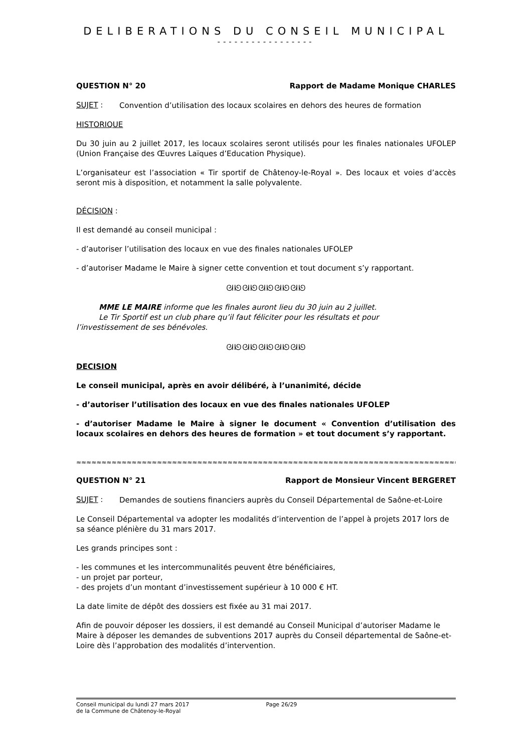DELIBERATIONS DU CONSEIL MUNICIPAL
-----------------
QUESTION N° 20 Rapport de Madame Monique CHARLES
SUJET :
Convention d’utilisation des locaux scolaires en dehors des heures de formation
HISTORIQUE
Du 30 juin au 2 juillet 2017, les locaux scolaires seront utilisés pour les finales nationales UFOLEP (Union Française des Œuvres Laïques d’Education Physique).
L’organisateur est l’association « Tir sportif de Châtenoy-le-Royal ». Des locaux et voies d’accès seront mis à disposition, et notamment la salle polyvalente.
DÉCISION :
Il est demandé au conseil municipal :
- d’autoriser l’utilisation des locaux en vue des finales nationales UFOLEP
- d’autoriser Madame le Maire à signer cette convention et tout document s’y rapportant.
ᘛᘚᘛᘚᘛᘚᘛᘚᘛᘚ
MME LE MAIRE informe que les finales auront lieu du 30 juin au 2 juillet.
Le Tir Sportif est un club phare qu’il faut féliciter pour les résultats et pour
l’investissement de ses bénévoles.
ᘛᘚᘛᘚᘛᘚᘛᘚᘛᘚ
DECISION
Le conseil municipal, après en avoir délibéré, à l’unanimité, décide
- d’autoriser l’utilisation des locaux en vue des finales nationales UFOLEP
- d’autoriser Madame le Maire à signer le document « Convention d’utilisation des locaux scolaires en dehors des heures de formation » et tout document s’y rapportant.
≈≈≈≈≈≈≈≈≈≈≈≈≈≈≈≈≈≈≈≈≈≈≈≈≈≈≈≈≈≈≈≈≈≈≈≈≈≈≈≈≈≈≈≈≈≈≈≈≈≈≈≈≈≈≈≈≈≈≈≈≈≈≈≈≈≈≈≈≈≈≈≈≈≈≈≈≈≈≈≈≈
QUESTION N° 21 Rapport de Monsieur Vincent BERGERET
SUJET :
Demandes de soutiens financiers auprès du Conseil Départemental de Saône-et-Loire
Le Conseil Départemental va adopter les modalités d’intervention de l’appel à projets 2017 lors de sa séance plénière du 31 mars 2017.
Les grands principes sont :
- les communes et les intercommunalités peuvent être bénéficiaires,
- un projet par porteur,
- des projets d’un montant d’investissement supérieur à 10 000 € HT.
La date limite de dépôt des dossiers est fixée au 31 mai 2017.
Afin de pouvoir déposer les dossiers, il est demandé au Conseil Municipal d’autoriser Madame le Maire à déposer les demandes de subventions 2017 auprès du Conseil départemental de Saône-et-Loire dès l’approbation des modalités d’intervention.
Conseil municipal du lundi 27 mars 2017
de la Commune de Châtenoy-le-Royal
Page 26/29